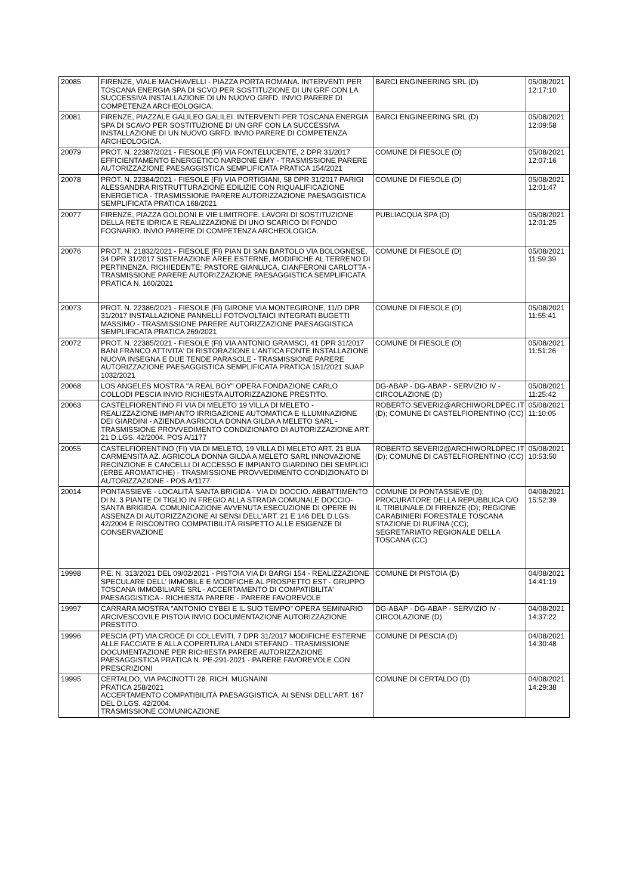| 20085 | FIRENZE, VIALE MACHIAVELLI - PIAZZA PORTA ROMANA. INTERVENTI PER TOSCANA ENERGIA SPA DI SCVO PER SOSTITUZIONE DI UN GRF CON LA SUCCESSIVA INSTALLAZIONE DI UN NUOVO GRFD. INVIO PARERE DI COMPETENZA ARCHEOLOGICA. | BARCI ENGINEERING SRL (D) | 05/08/2021 12:17:10 |
| 20081 | FIRENZE, PIAZZALE GALILEO GALILEI. INTERVENTI PER TOSCANA ENERGIA SPA DI SCAVO PER SOSTITUZIONE DI UN GRF CON LA SUCCESSIVA INSTALLAZIONE DI UN NUOVO GRFD. INVIO PARERE DI COMPETENZA ARCHEOLOGICA. | BARCI ENGINEERING SRL (D) | 05/08/2021 12:09:58 |
| 20079 | PROT. N. 22387/2021 - FIESOLE (FI) VIA FONTELUCENTE, 2 DPR 31/2017 EFFICIENTAMENTO ENERGETICO NARBONE EMY - TRASMISSIONE PARERE AUTORIZZAZIONE PAESAGGISTICA SEMPLIFICATA PRATICA 154/2021 | COMUNE DI FIESOLE (D) | 05/08/2021 12:07:16 |
| 20078 | PROT. N. 22384/2021 - FIESOLE (FI) VIA PORTIGIANI, 58 DPR 31/2017 PARIGI ALESSANDRA RISTRUTTURAZIONE EDILIZIE CON RIQUALIFICAZIONE ENERGETICA - TRASMISSIONE PARERE AUTORIZZAZIONE PAESAGGISTICA SEMPLIFICATA PRATICA 168/2021 | COMUNE DI FIESOLE (D) | 05/08/2021 12:01:47 |
| 20077 | FIRENZE, PIAZZA GOLDONI E VIE LIMITROFE. LAVORI DI SOSTITUZIONE DELLA RETE IDRICA E REALIZZAZIONE DI UNO SCARICO DI FONDO FOGNARIO. INVIO PARERE DI COMPETENZA ARCHEOLOGICA. | PUBLIACQUA SPA (D) | 05/08/2021 12:01:25 |
| 20076 | PROT. N. 21832/2021 - FIESOLE (FI) PIAN DI SAN BARTOLO VIA BOLOGNESE, 34 DPR 31/2017 SISTEMAZIONE AREE ESTERNE, MODIFICHE AL TERRENO DI PERTINENZA. RICHIEDENTE: PASTORE GIANLUCA, CIANFERONI CARLOTTA - TRASMISSIONE PARERE AUTORIZZAZIONE PAESAGGISTICA SEMPLIFICATA PRATICA N. 160/2021 | COMUNE DI FIESOLE (D) | 05/08/2021 11:59:39 |
| 20073 | PROT. N. 22386/2021 - FIESOLE (FI) GIRONE VIA MONTEGIRONE, 11/D DPR 31/2017 INSTALLAZIONE PANNELLI FOTOVOLTAICI INTEGRATI BUGETTI MASSIMO - TRASMISSIONE PARERE AUTORIZZAZIONE PAESAGGISTICA SEMPLIFICATA PRATICA 269/2021 | COMUNE DI FIESOLE (D) | 05/08/2021 11:55:41 |
| 20072 | PROT. N. 22385/2021 - FIESOLE (FI) VIA ANTONIO GRAMSCI, 41 DPR 31/2017 BANI FRANCO ATTIVITA' DI RISTORAZIONE L'ANTICA FONTE INSTALLAZIONE NUOVA INSEGNA E DUE TENDE PARASOLE - TRASMISSIONE PARERE AUTORIZZAZIONE PAESAGGISTICA SEMPLIFICATA PRATICA 151/2021 SUAP 1032/2021 | COMUNE DI FIESOLE (D) | 05/08/2021 11:51:26 |
| 20068 | LOS ANGELES MOSTRA "A REAL BOY" OPERA FONDAZIONE CARLO COLLODI PESCIA INVIO RICHIESTA AUTORIZZAZIONE PRESTITO. | DG-ABAP - DG-ABAP - SERVIZIO IV - CIRCOLAZIONE (D) | 05/08/2021 11:25:42 |
| 20063 | CASTELFIORENTINO FI VIA DI MELETO 19 VILLA DI MELETO - REALIZZAZIONE IMPIANTO IRRIGAZIONE AUTOMATICA E ILLUMINAZIONE DEI GIARDINI - AZIENDA AGRICOLA DONNA GILDA A MELETO SARL - TRASMISSIONE PROVVEDIMENTO CONDIZIONATO DI AUTORIZZAZIONE ART. 21 D.LGS. 42/2004. POS A/1177 | ROBERTO.SEVERI2@ARCHIWORLDPEC.IT (D); COMUNE DI CASTELFIORENTINO (CC) | 05/08/2021 11:10:05 |
| 20055 | CASTELFIORENTINO (FI) VIA DI MELETO, 19 VILLA DI MELETO ART. 21 BUA CARMENSITA AZ. AGRICOLA DONNA GILDA A MELETO SARL INNOVAZIONE RECINZIONE E CANCELLI DI ACCESSO E IMPIANTO GIARDINO DEI SEMPLICI (ERBE AROMATICHE) - TRASMISSIONE PROVVEDIMENTO CONDIZIONATO DI AUTORIZZAZIONE - POS A/1177 | ROBERTO.SEVERI2@ARCHIWORLDPEC.IT (D); COMUNE DI CASTELFIORENTINO (CC) | 05/08/2021 10:53:50 |
| 20014 | PONTASSIEVE - LOCALITÀ SANTA BRIGIDA - VIA DI DOCCIO. ABBATTIMENTO DI N. 3 PIANTE DI TIGLIO IN FREGIO ALLA STRADA COMUNALE DOCCIO-SANTA BRIGIDA. COMUNICAZIONE AVVENUTA ESECUZIONE DI OPERE IN ASSENZA DI AUTORIZZAZIONE AI SENSI DELL'ART. 21 E 146 DEL D.LGS. 42/2004 E RISCONTRO COMPATIBILITÀ RISPETTO ALLE ESIGENZE DI CONSERVAZIONE | COMUNE DI PONTASSIEVE (D); PROCURATORE DELLA REPUBBLICA C/O IL TRIBUNALE DI FIRENZE (D); REGIONE CARABINIERI FORESTALE TOSCANA STAZIONE DI RUFINA (CC); SEGRETARIATO REGIONALE DELLA TOSCANA (CC) | 04/08/2021 15:52:39 |
| 19998 | P.E. N. 313/2021 DEL 09/02/2021 - PISTOIA VIA DI BARGI 154 - REALIZZAZIONE SPECULARE DELL' IMMOBILE E MODIFICHE AL PROSPETTO EST - GRUPPO TOSCANA IMMOBILIARE SRL - ACCERTAMENTO DI COMPATIBILITA' PAESAGGISTICA - RICHIESTA PARERE - PARERE FAVOREVOLE | COMUNE DI PISTOIA (D) | 04/08/2021 14:41:19 |
| 19997 | CARRARA MOSTRA "ANTONIO CYBEI E IL SUO TEMPO" OPERA SEMINARIO ARCIVESCOVILE PISTOIA INVIO DOCUMENTAZIONE AUTORIZZAZIONE PRESTITO. | DG-ABAP - DG-ABAP - SERVIZIO IV - CIRCOLAZIONE (D) | 04/08/2021 14:37:22 |
| 19996 | PESCIA (PT) VIA CROCE DI COLLEVITI, 7 DPR 31/2017 MODIFICHE ESTERNE ALLE FACCIATE E ALLA COPERTURA LANDI STEFANO - TRASMISSIONE DOCUMENTAZIONE PER RICHIESTA PARERE AUTORIZZAZIONE PAESAGGISTICA PRATICA N. PE-291-2021 - PARERE FAVOREVOLE CON PRESCRIZIONI | COMUNE DI PESCIA (D) | 04/08/2021 14:30:48 |
| 19995 | CERTALDO, VIA PACINOTTI 28. RICH. MUGNAINI PRATICA 258/2021 ACCERTAMENTO COMPATIBILITÀ PAESAGGISTICA, AI SENSI DELL'ART. 167 DEL D.LGS. 42/2004. TRASMISSIONE COMUNICAZIONE | COMUNE DI CERTALDO (D) | 04/08/2021 14:29:38 |